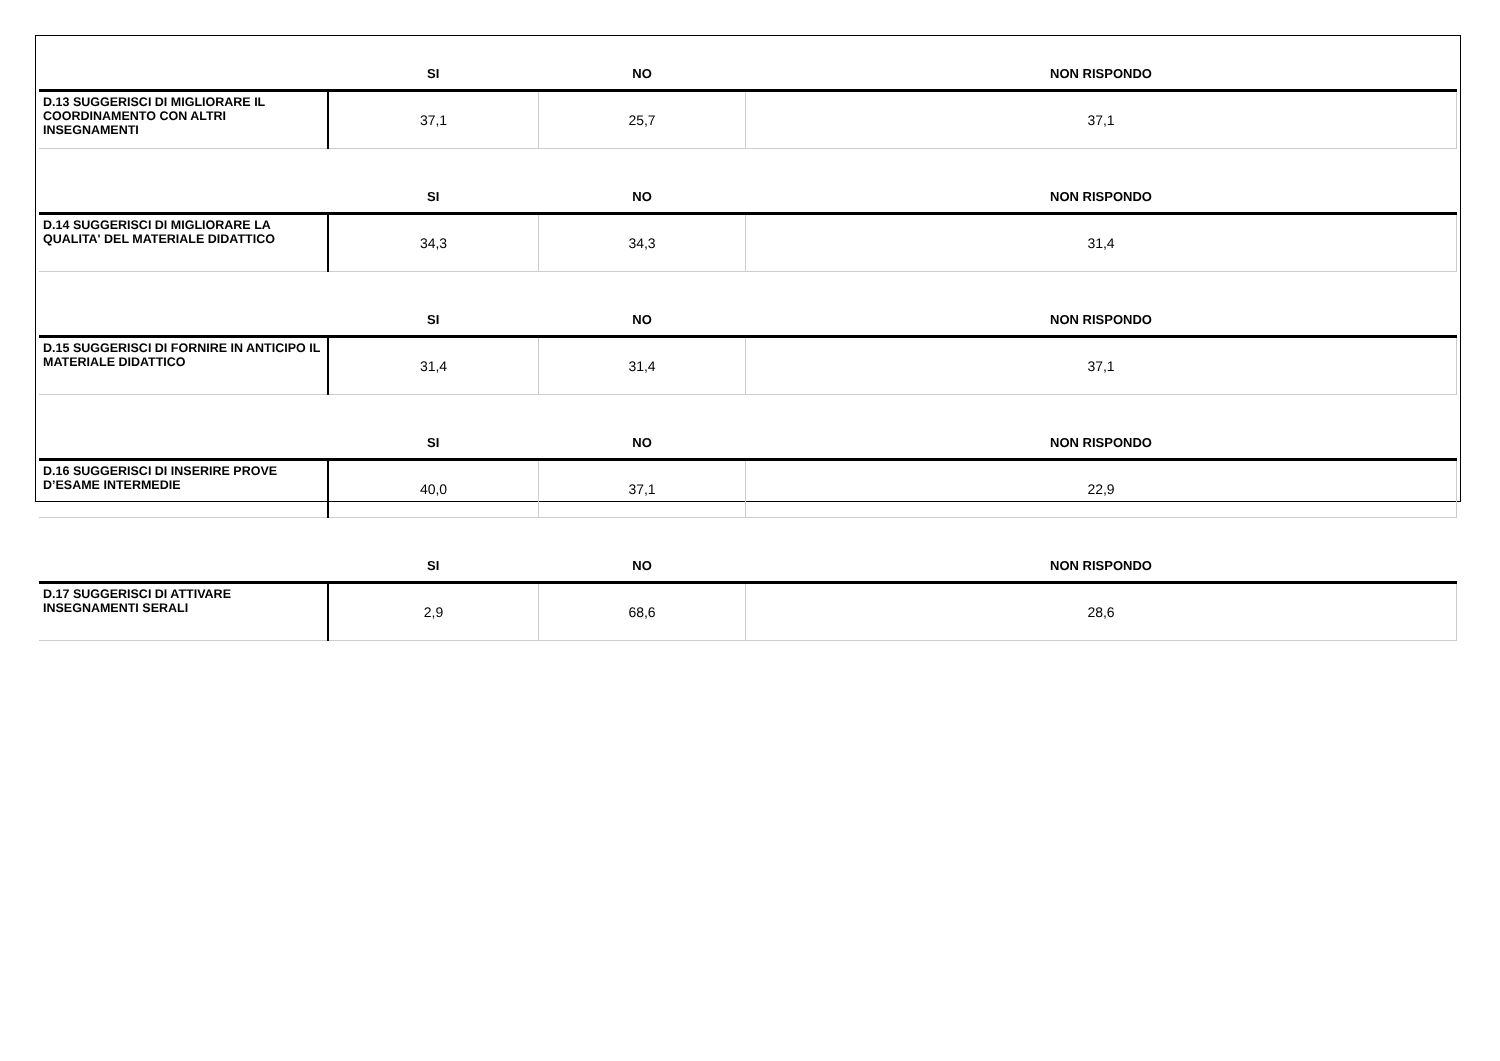| | SI | NO | NON RISPONDO |
| --- | --- | --- | --- |
| D.13 SUGGERISCI DI MIGLIORARE IL COORDINAMENTO CON ALTRI INSEGNAMENTI | 37,1 | 25,7 | 37,1 |
| | SI | NO | NON RISPONDO |
| D.14 SUGGERISCI DI MIGLIORARE LA QUALITA' DEL MATERIALE DIDATTICO | 34,3 | 34,3 | 31,4 |
| | SI | NO | NON RISPONDO |
| D.15 SUGGERISCI DI FORNIRE IN ANTICIPO IL MATERIALE DIDATTICO | 31,4 | 31,4 | 37,1 |
| | SI | NO | NON RISPONDO |
| D.16 SUGGERISCI DI INSERIRE PROVE D’ESAME INTERMEDIE | 40,0 | 37,1 | 22,9 |
| | SI | NO | NON RISPONDO |
| D.17 SUGGERISCI DI ATTIVARE INSEGNAMENTI SERALI | 2,9 | 68,6 | 28,6 |